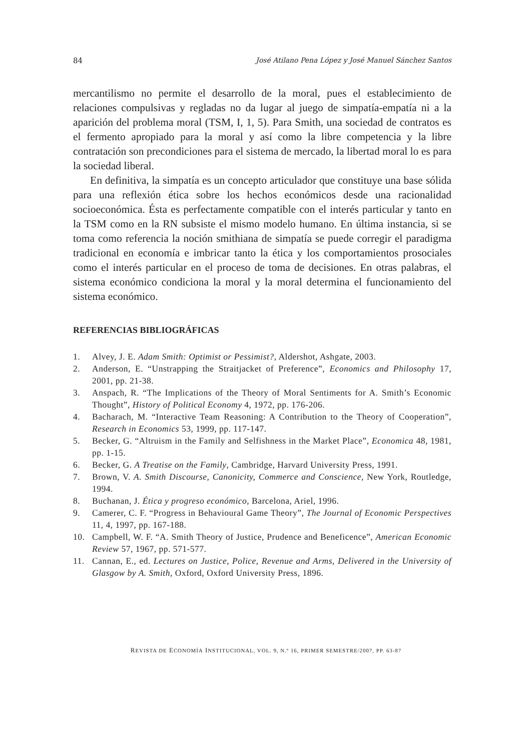84 José Atilano Pena López y José Manuel Sánchez Santos
mercantilismo no permite el desarrollo de la moral, pues el establecimiento de relaciones compulsivas y regladas no da lugar al juego de simpatía-empatía ni a la aparición del problema moral (TSM, I, 1, 5). Para Smith, una sociedad de contratos es el fermento apropiado para la moral y así como la libre competencia y la libre contratación son precondiciones para el sistema de mercado, la libertad moral lo es para la sociedad liberal.
En definitiva, la simpatía es un concepto articulador que constituye una base sólida para una reflexión ética sobre los hechos económicos desde una racionalidad socioeconómica. Ésta es perfectamente compatible con el interés particular y tanto en la TSM como en la RN subsiste el mismo modelo humano. En última instancia, si se toma como referencia la noción smithiana de simpatía se puede corregir el paradigma tradicional en economía e imbricar tanto la ética y los comportamientos prosociales como el interés particular en el proceso de toma de decisiones. En otras palabras, el sistema económico condiciona la moral y la moral determina el funcionamiento del sistema económico.
REFERENCIAS BIBLIOGRÁFICAS
1. Alvey, J. E. Adam Smith: Optimist or Pessimist?, Aldershot, Ashgate, 2003.
2. Anderson, E. “Unstrapping the Straitjacket of Preference”, Economics and Philosophy 17, 2001, pp. 21-38.
3. Anspach, R. “The Implications of the Theory of Moral Sentiments for A. Smith’s Economic Thought”, History of Political Economy 4, 1972, pp. 176-206.
4. Bacharach, M. “Interactive Team Reasoning: A Contribution to the Theory of Cooperation”, Research in Economics 53, 1999, pp. 117-147.
5. Becker, G. “Altruism in the Family and Selfishness in the Market Place”, Economica 48, 1981, pp. 1-15.
6. Becker, G. A Treatise on the Family, Cambridge, Harvard University Press, 1991.
7. Brown, V. A. Smith Discourse, Canonicity, Commerce and Conscience, New York, Routledge, 1994.
8. Buchanan, J. Ética y progreso económico, Barcelona, Ariel, 1996.
9. Camerer, C. F. “Progress in Behavioural Game Theory”, The Journal of Economic Perspectives 11, 4, 1997, pp. 167-188.
10. Campbell, W. F. “A. Smith Theory of Justice, Prudence and Beneficence”, American Economic Review 57, 1967, pp. 571-577.
11. Cannan, E., ed. Lectures on Justice, Police, Revenue and Arms, Delivered in the University of Glasgow by A. Smith, Oxford, Oxford University Press, 1896.
REVISTA DE ECONOMÍA INSTITUCIONAL, VOL. 9, N.º 16, PRIMER SEMESTRE/2007, PP. 63-87